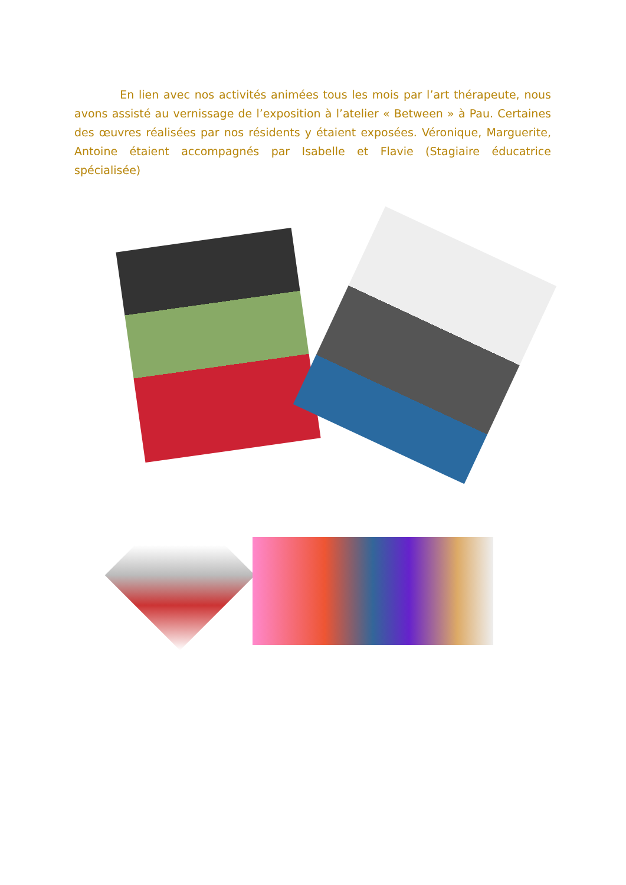En lien avec nos activités animées tous les mois par l’art thérapeute, nous avons assisté au vernissage de l’exposition à l’atelier « Between » à Pau. Certaines des œuvres réalisées par nos résidents y étaient exposées. Véronique, Marguerite, Antoine étaient accompagnés par Isabelle et Flavie (Stagiaire éducatrice spécialisée)